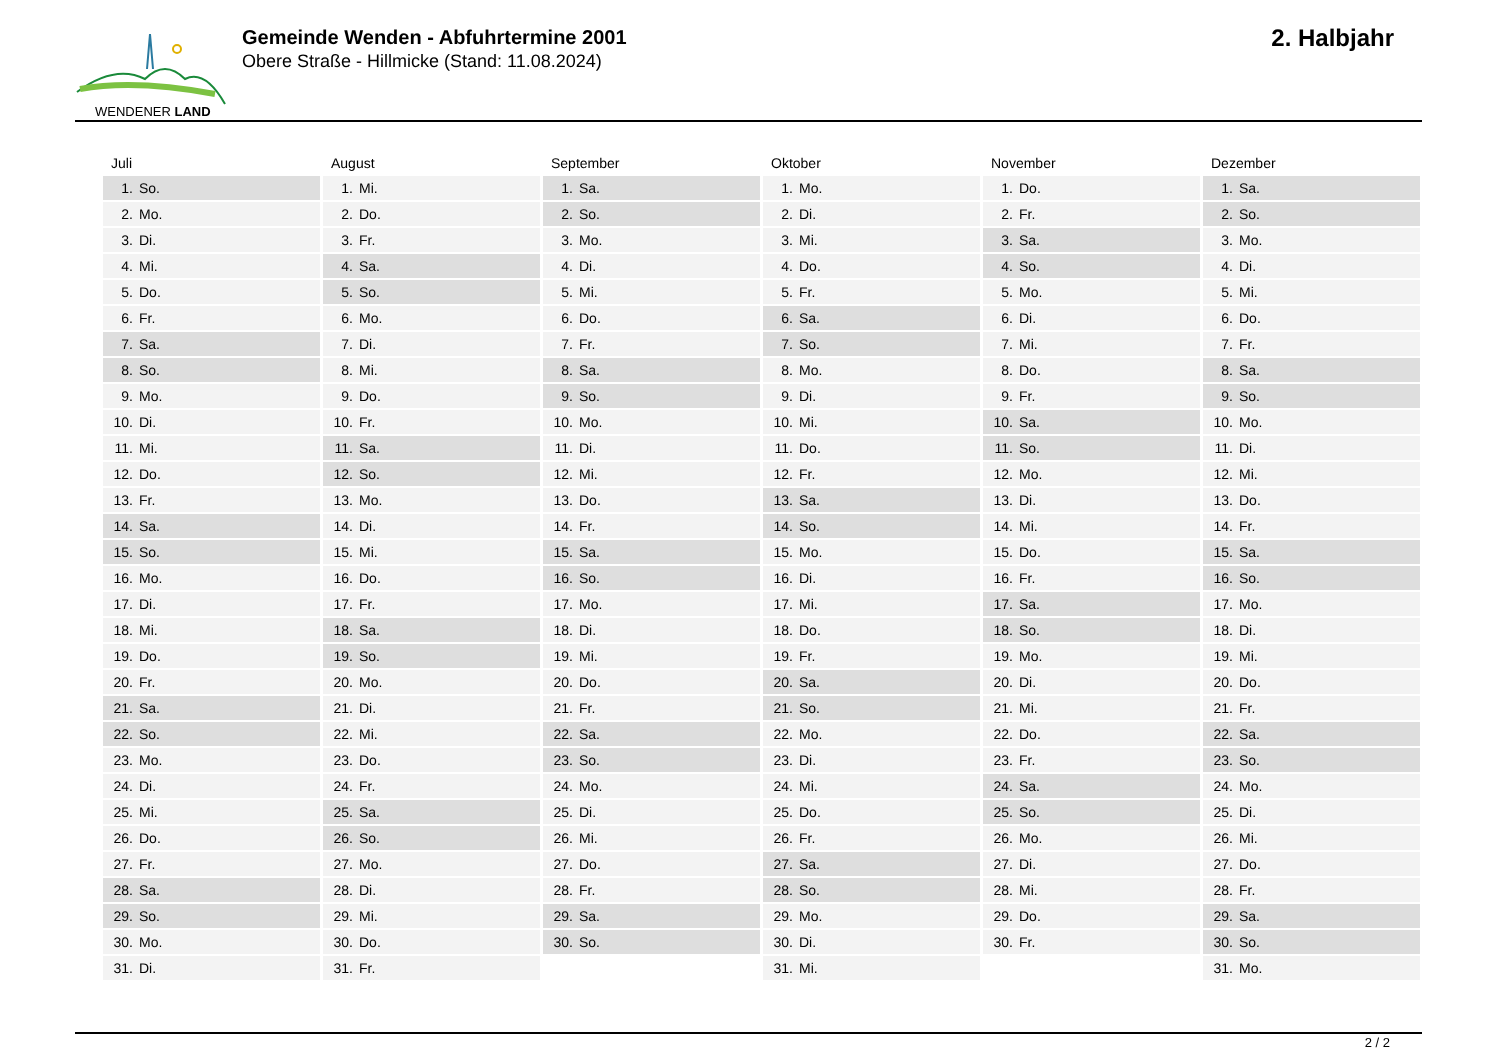WENDENER LAND
Gemeinde Wenden - Abfuhrtermine 2001
Obere Straße - Hillmicke (Stand: 11.08.2024)
2. Halbjahr
| Juli | August | September | Oktober | November | Dezember |
| --- | --- | --- | --- | --- | --- |
| 1. So. | 1. Mi. | 1. Sa. | 1. Mo. | 1. Do. | 1. Sa. |
| 2. Mo. | 2. Do. | 2. So. | 2. Di. | 2. Fr. | 2. So. |
| 3. Di. | 3. Fr. | 3. Mo. | 3. Mi. | 3. Sa. | 3. Mo. |
| 4. Mi. | 4. Sa. | 4. Di. | 4. Do. | 4. So. | 4. Di. |
| 5. Do. | 5. So. | 5. Mi. | 5. Fr. | 5. Mo. | 5. Mi. |
| 6. Fr. | 6. Mo. | 6. Do. | 6. Sa. | 6. Di. | 6. Do. |
| 7. Sa. | 7. Di. | 7. Fr. | 7. So. | 7. Mi. | 7. Fr. |
| 8. So. | 8. Mi. | 8. Sa. | 8. Mo. | 8. Do. | 8. Sa. |
| 9. Mo. | 9. Do. | 9. So. | 9. Di. | 9. Fr. | 9. So. |
| 10. Di. | 10. Fr. | 10. Mo. | 10. Mi. | 10. Sa. | 10. Mo. |
| 11. Mi. | 11. Sa. | 11. Di. | 11. Do. | 11. So. | 11. Di. |
| 12. Do. | 12. So. | 12. Mi. | 12. Fr. | 12. Mo. | 12. Mi. |
| 13. Fr. | 13. Mo. | 13. Do. | 13. Sa. | 13. Di. | 13. Do. |
| 14. Sa. | 14. Di. | 14. Fr. | 14. So. | 14. Mi. | 14. Fr. |
| 15. So. | 15. Mi. | 15. Sa. | 15. Mo. | 15. Do. | 15. Sa. |
| 16. Mo. | 16. Do. | 16. So. | 16. Di. | 16. Fr. | 16. So. |
| 17. Di. | 17. Fr. | 17. Mo. | 17. Mi. | 17. Sa. | 17. Mo. |
| 18. Mi. | 18. Sa. | 18. Di. | 18. Do. | 18. So. | 18. Di. |
| 19. Do. | 19. So. | 19. Mi. | 19. Fr. | 19. Mo. | 19. Mi. |
| 20. Fr. | 20. Mo. | 20. Do. | 20. Sa. | 20. Di. | 20. Do. |
| 21. Sa. | 21. Di. | 21. Fr. | 21. So. | 21. Mi. | 21. Fr. |
| 22. So. | 22. Mi. | 22. Sa. | 22. Mo. | 22. Do. | 22. Sa. |
| 23. Mo. | 23. Do. | 23. So. | 23. Di. | 23. Fr. | 23. So. |
| 24. Di. | 24. Fr. | 24. Mo. | 24. Mi. | 24. Sa. | 24. Mo. |
| 25. Mi. | 25. Sa. | 25. Di. | 25. Do. | 25. So. | 25. Di. |
| 26. Do. | 26. So. | 26. Mi. | 26. Fr. | 26. Mo. | 26. Mi. |
| 27. Fr. | 27. Mo. | 27. Do. | 27. Sa. | 27. Di. | 27. Do. |
| 28. Sa. | 28. Di. | 28. Fr. | 28. So. | 28. Mi. | 28. Fr. |
| 29. So. | 29. Mi. | 29. Sa. | 29. Mo. | 29. Do. | 29. Sa. |
| 30. Mo. | 30. Do. | 30. So. | 30. Di. | 30. Fr. | 30. So. |
| 31. Di. | 31. Fr. | | 31. Mi. | | 31. Mo. |
2 / 2